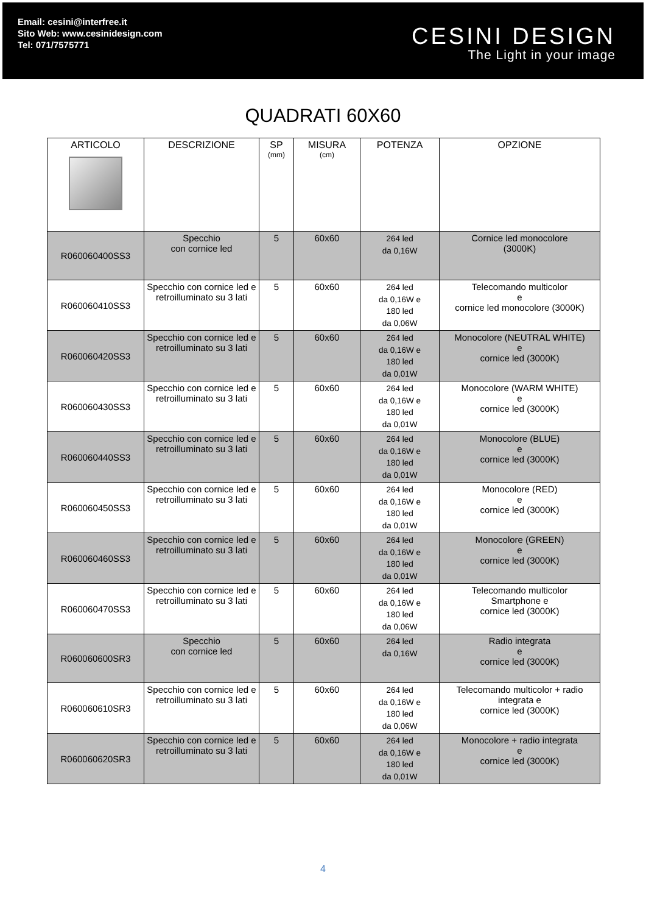Email: cesini@interfree.it
Sito Web: www.cesinidesign.com
Tel: 071/7575771
CESINI DESIGN
The Light in your image
QUADRATI 60X60
| ARTICOLO | DESCRIZIONE | SP (mm) | MISURA (cm) | POTENZA | OPZIONE |
| --- | --- | --- | --- | --- | --- |
| R060060400SS3 | Specchio con cornice led | 5 | 60x60 | 264 led da 0,16W | Cornice led monocolore (3000K) |
| R060060410SS3 | Specchio con cornice led e retroilluminato su 3 lati | 5 | 60x60 | 264 led da 0,16W e 180 led da 0,06W | Telecomando multicolor e cornice led monocolore (3000K) |
| R060060420SS3 | Specchio con cornice led e retroilluminato su 3 lati | 5 | 60x60 | 264 led da 0,16W e 180 led da 0,01W | Monocolore (NEUTRAL WHITE) e cornice led (3000K) |
| R060060430SS3 | Specchio con cornice led e retroilluminato su 3 lati | 5 | 60x60 | 264 led da 0,16W e 180 led da 0,01W | Monocolore (WARM WHITE) e cornice led (3000K) |
| R060060440SS3 | Specchio con cornice led e retroilluminato su 3 lati | 5 | 60x60 | 264 led da 0,16W e 180 led da 0,01W | Monocolore (BLUE) e cornice led (3000K) |
| R060060450SS3 | Specchio con cornice led e retroilluminato su 3 lati | 5 | 60x60 | 264 led da 0,16W e 180 led da 0,01W | Monocolore (RED) e cornice led (3000K) |
| R060060460SS3 | Specchio con cornice led e retroilluminato su 3 lati | 5 | 60x60 | 264 led da 0,16W e 180 led da 0,01W | Monocolore (GREEN) e cornice led (3000K) |
| R060060470SS3 | Specchio con cornice led e retroilluminato su 3 lati | 5 | 60x60 | 264 led da 0,16W e 180 led da 0,06W | Telecomando multicolor Smartphone e cornice led (3000K) |
| R060060600SR3 | Specchio con cornice led | 5 | 60x60 | 264 led da 0,16W | Radio integrata e cornice led (3000K) |
| R060060610SR3 | Specchio con cornice led e retroilluminato su 3 lati | 5 | 60x60 | 264 led da 0,16W e 180 led da 0,06W | Telecomando multicolor + radio integrata e cornice led (3000K) |
| R060060620SR3 | Specchio con cornice led e retroilluminato su 3 lati | 5 | 60x60 | 264 led da 0,16W e 180 led da 0,01W | Monocolore + radio integrata e cornice led (3000K) |
4